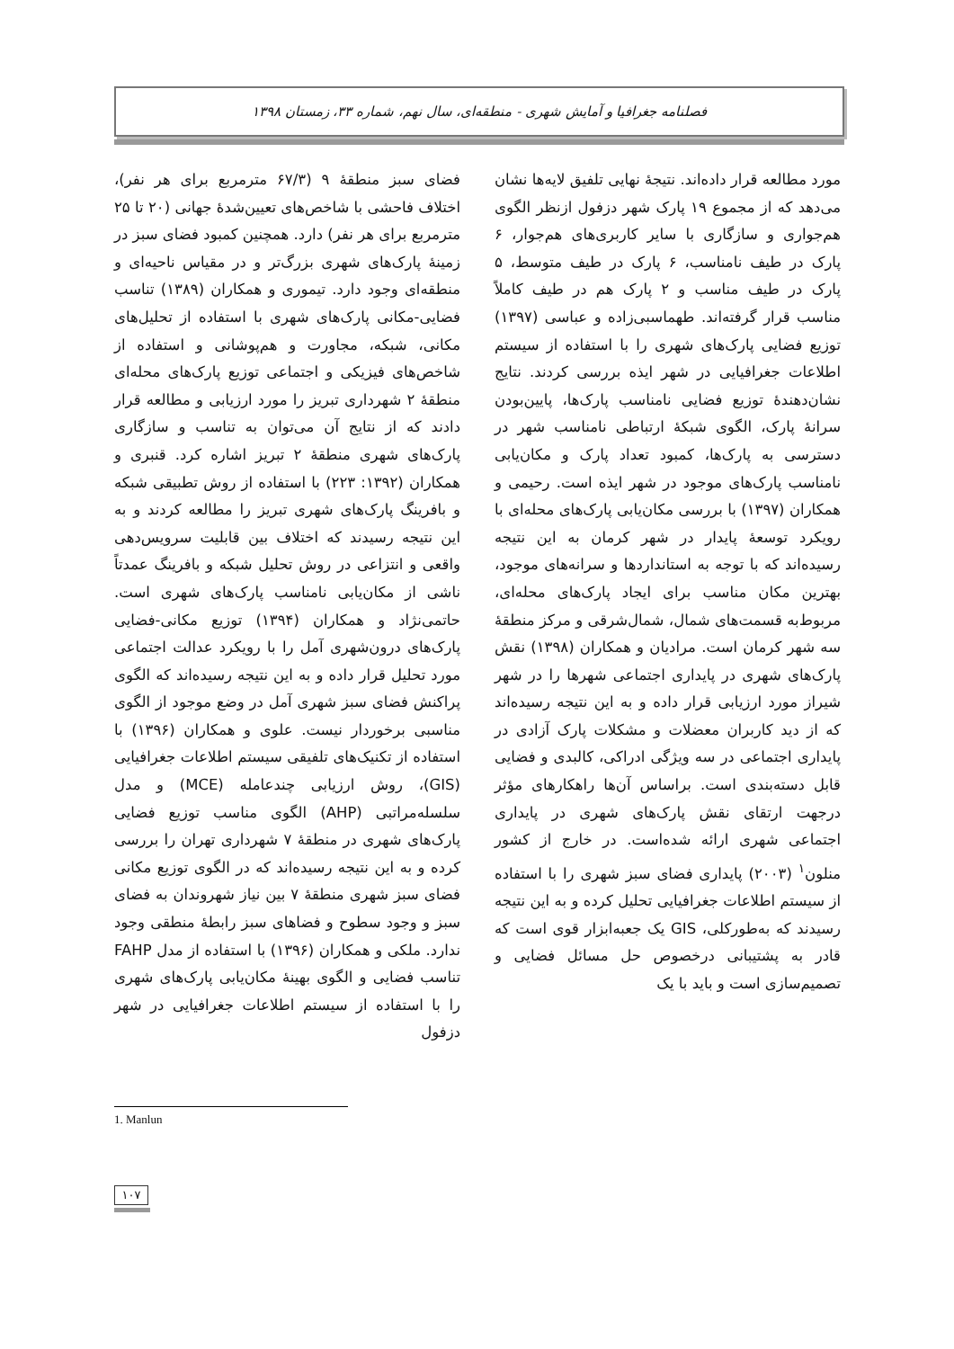فصلنامه جغرافیا و آمایش شهری - منطقه‌ای، سال نهم، شماره ۳۳، زمستان ۱۳۹۸
فضای سبز منطقهٔ ۹ (۶۷/۳ مترمربع برای هر نفر)، اختلاف فاحشی با شاخص‌های تعیین‌شدهٔ جهانی (۲۰ تا ۲۵ مترمربع برای هر نفر) دارد. همچنین کمبود فضای سبز در زمینهٔ پارک‌های شهری بزرگ‌تر و در مقیاس ناحیه‌ای و منطقه‌ای وجود دارد. تیموری و همکاران (۱۳۸۹) تناسب فضایی-مکانی پارک‌های شهری با استفاده از تحلیل‌های مکانی، شبکه، مجاورت و هم‌پوشانی و استفاده از شاخص‌های فیزیکی و اجتماعی توزیع پارک‌های محله‌ای منطقهٔ ۲ شهرداری تبریز را مورد ارزیابی و مطالعه قرار دادند که از نتایج آن می‌توان به تناسب و سازگاری پارک‌های شهری منطقهٔ ۲ تبریز اشاره کرد. قنبری و همکاران (۱۳۹۲: ۲۲۳) با استفاده از روش تطبیقی شبکه و بافرینگ پارک‌های شهری تبریز را مطالعه کردند و به این نتیجه رسیدند که اختلاف بین قابلیت سرویس‌دهی واقعی و انتزاعی در روش تحلیل شبکه و بافرینگ عمدتاً ناشی از مکان‌یابی نامناسب پارک‌های شهری است. حاتمی‌نژاد و همکاران (۱۳۹۴) توزیع مکانی-فضایی پارک‌های درون‌شهری آمل را با رویکرد عدالت اجتماعی مورد تحلیل قرار داده و به این نتیجه رسیده‌اند که الگوی پراکنش فضای سبز شهری آمل در وضع موجود از الگوی مناسبی برخوردار نیست. علوی و همکاران (۱۳۹۶) با استفاده از تکنیک‌های تلفیقی سیستم اطلاعات جغرافیایی (GIS)، روش ارزیابی چندعامله (MCE) و مدل سلسله‌مراتبی (AHP) الگوی مناسب توزیع فضایی پارک‌های شهری در منطقهٔ ۷ شهرداری تهران را بررسی کرده و به این نتیجه رسیده‌اند که در الگوی توزیع مکانی فضای سبز شهری منطقهٔ ۷ بین نیاز شهروندان به فضای سبز و وجود سطوح و فضاهای سبز رابطهٔ منطقی وجود ندارد. ملکی و همکاران (۱۳۹۶) با استفاده از مدل FAHP تناسب فضایی و الگوی بهینهٔ مکان‌یابی پارک‌های شهری را با استفاده از سیستم اطلاعات جغرافیایی در شهر دزفول
مورد مطالعه قرار داده‌اند. نتیجهٔ نهایی تلفیق لایه‌ها نشان می‌دهد که از مجموع ۱۹ پارک شهر دزفول ازنظر الگوی هم‌جواری و سازگاری با سایر کاربری‌های هم‌جوار، ۶ پارک در طیف نامناسب، ۶ پارک در طیف متوسط، ۵ پارک در طیف مناسب و ۲ پارک هم در طیف کاملاً مناسب قرار گرفته‌اند. طهماسبی‌زاده و عباسی (۱۳۹۷) توزیع فضایی پارک‌های شهری را با استفاده از سیستم اطلاعات جغرافیایی در شهر ایذه بررسی کردند. نتایج نشان‌دهندهٔ توزیع فضایی نامناسب پارک‌ها، پایین‌بودن سرانهٔ پارک، الگوی شبکهٔ ارتباطی نامناسب شهر در دسترسی به پارک‌ها، کمبود تعداد پارک و مکان‌یابی نامناسب پارک‌های موجود در شهر ایذه است. رحیمی و همکاران (۱۳۹۷) با بررسی مکان‌یابی پارک‌های محله‌ای با رویکرد توسعهٔ پایدار در شهر کرمان به این نتیجه رسیده‌اند که با توجه به استانداردها و سرانه‌های موجود، بهترین مکان مناسب برای ایجاد پارک‌های محله‌ای، مربوط‌به قسمت‌های شمال، شمال‌شرقی و مرکز منطقهٔ سه شهر کرمان است. مرادیان و همکاران (۱۳۹۸) نقش پارک‌های شهری در پایداری اجتماعی شهرها را در شهر شیراز مورد ارزیابی قرار داده و به این نتیجه رسیده‌اند که از دید کاربران معضلات و مشکلات پارک آزادی در پایداری اجتماعی در سه ویژگی ادراکی، کالبدی و فضایی قابل دسته‌بندی است. براساس آن‌ها راهکارهای مؤثر درجهت ارتقای نقش پارک‌های شهری در پایداری اجتماعی شهری ارائه شده‌است. در خارج از کشور منلون<sup>۱</sup> (۲۰۰۳) پایداری فضای سبز شهری را با استفاده از سیستم اطلاعات جغرافیایی تحلیل کرده و به این نتیجه رسیدند که به‌طورکلی، GIS یک جعبه‌ابزار قوی است که قادر به پشتیبانی درخصوص حل مسائل فضایی و تصمیم‌سازی است و باید با یک
1. Manlun
۱۰۷